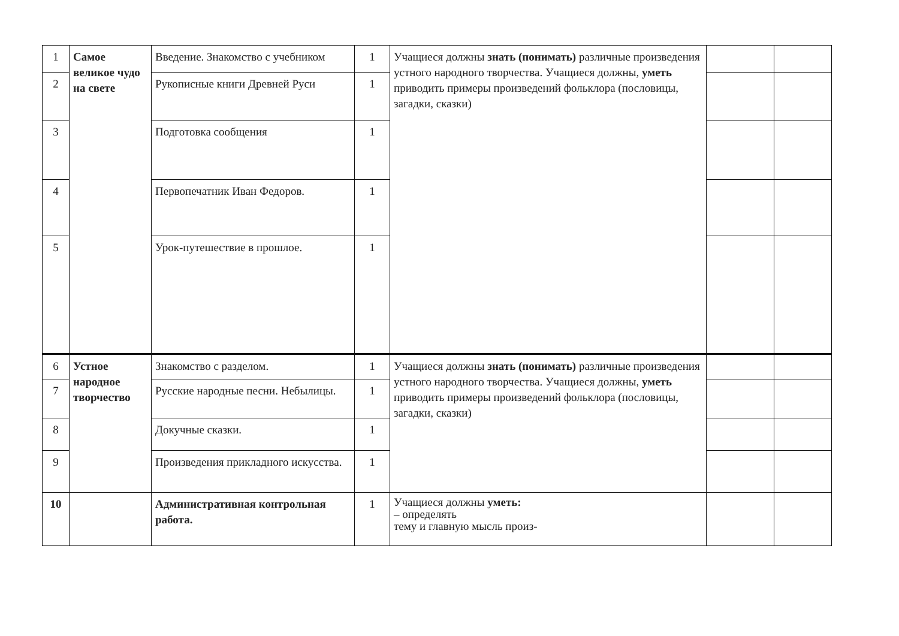| 1 | Самое великое чудо на свете | Введение. Знакомство с учебником | 1 | Учащиеся должны знать (понимать) различные произведения устного народного творчества. Учащиеся должны, уметь приводить примеры произведений фольклора (пословицы, загадки, сказки) | | |
| 2 | | Рукописные книги Древней Руси | 1 | | | |
| 3 | | Подготовка сообщения | 1 | | | |
| 4 | | Первопечатник Иван Федоров. | 1 | | | |
| 5 | | Урок-путешествие в прошлое. | 1 | | | |
| 6 | Устное народное творчество | Знакомство с разделом. | 1 | Учащиеся должны знать (понимать) различные произведения устного народного творчества. Учащиеся должны, уметь приводить примеры произведений фольклора (пословицы, загадки, сказки) | | |
| 7 | | Русские народные песни. Небылицы. | 1 | | | |
| 8 | | Докучные сказки. | 1 | | | |
| 9 | | Произведения прикладного искусства. | 1 | | | |
| 10 | | Административная контрольная работа. | 1 | Учащиеся должны уметь: – определять тему и главную мысль произ- | | |